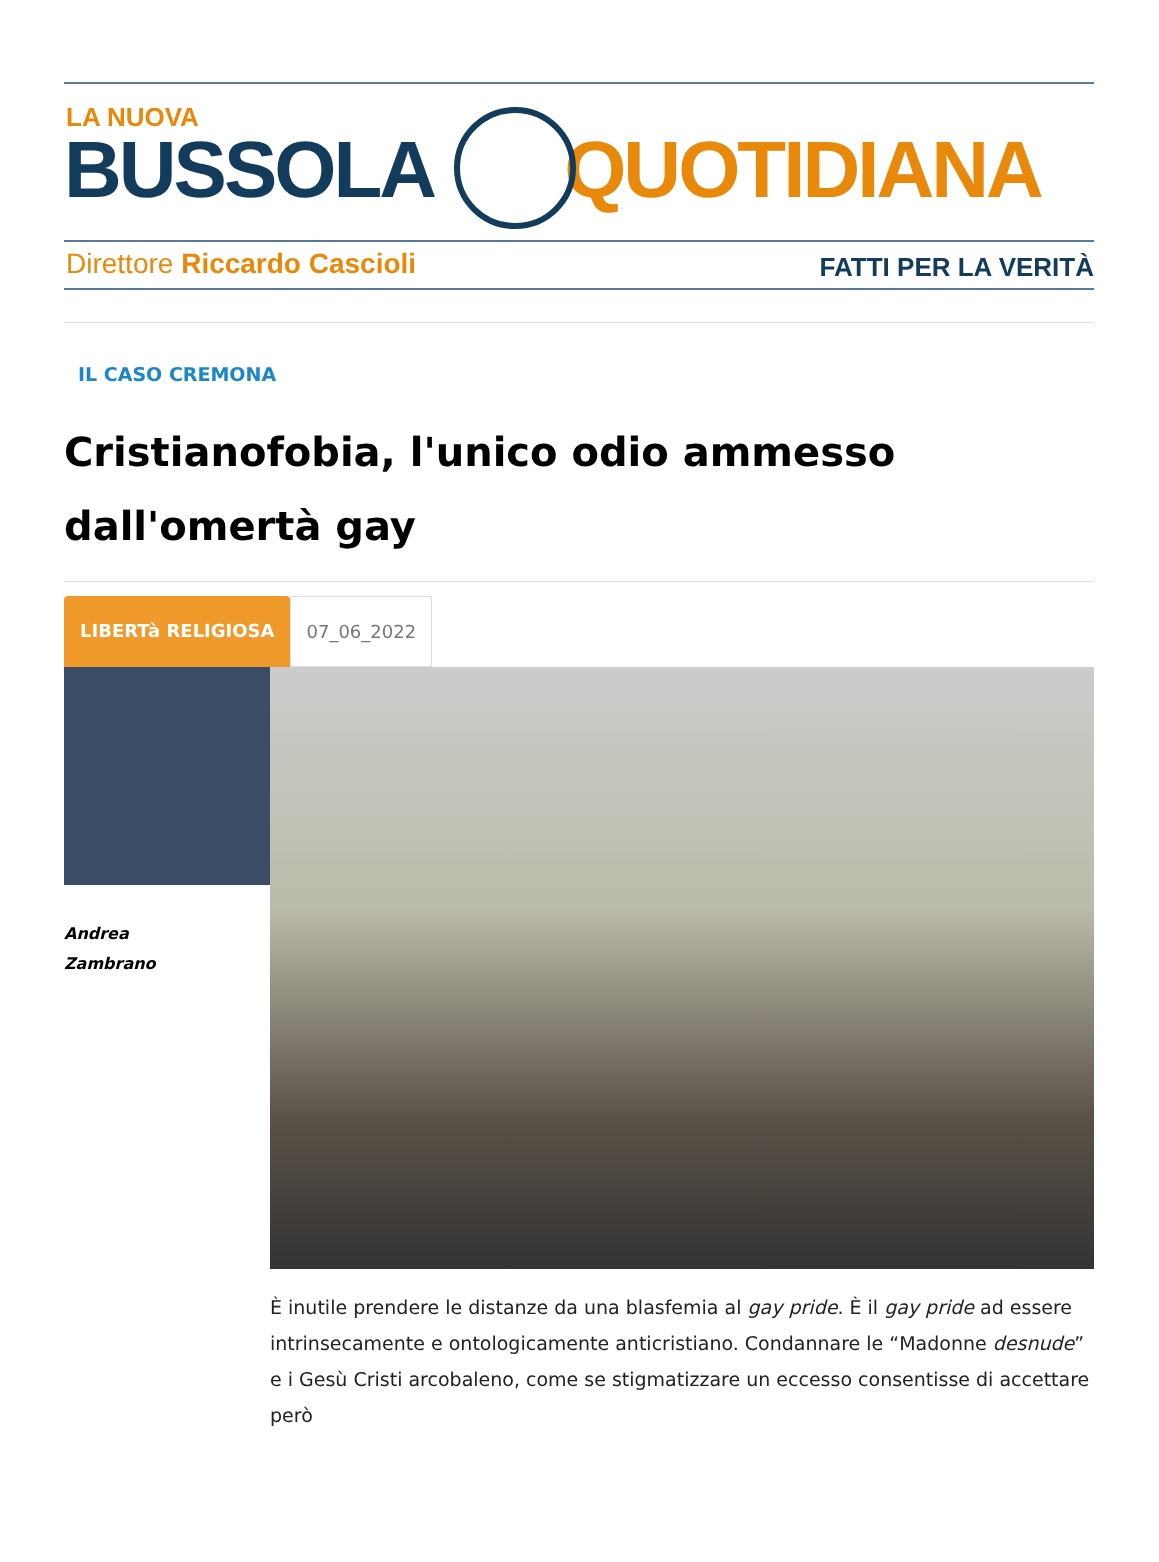LA NUOVA
BUSSOLA QUOTIDIANA
Direttore Riccardo Cascioli FATTI PER LA VERITÀ
IL CASO CREMONA
Cristianofobia, l'unico odio ammesso dall'omertà gay
LIBERTà RELIGIOSA 07_06_2022
Andrea
Zambrano
È inutile prendere le distanze da una blasfemia al gay pride. È il gay pride ad essere intrinsecamente e ontologicamente anticristiano. Condannare le “Madonne desnude” e i Gesù Cristi arcobaleno, come se stigmatizzare un eccesso consentisse di accettare però